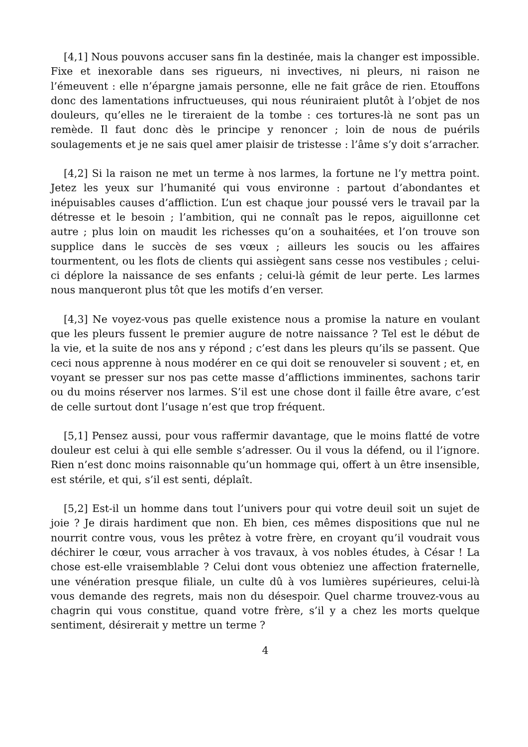[4,1] Nous pouvons accuser sans fin la destinée, mais la changer est impossible. Fixe et inexorable dans ses rigueurs, ni invectives, ni pleurs, ni raison ne l’émeuvent : elle n’épargne jamais personne, elle ne fait grâce de rien. Etouffons donc des lamentations infructueuses, qui nous réuniraient plutôt à l’objet de nos douleurs, qu’elles ne le tireraient de la tombe : ces tortures-là ne sont pas un remède. Il faut donc dès le principe y renoncer ; loin de nous de puérils soulagements et je ne sais quel amer plaisir de tristesse : l’âme s’y doit s’arracher.
[4,2] Si la raison ne met un terme à nos larmes, la fortune ne l’y mettra point. Jetez les yeux sur l’humanité qui vous environne : partout d’abondantes et inépuisables causes d’affliction. L’un est chaque jour poussé vers le travail par la détresse et le besoin ; l’ambition, qui ne connaît pas le repos, aiguillonne cet autre ; plus loin on maudit les richesses qu’on a souhaitées, et l’on trouve son supplice dans le succès de ses vœux ; ailleurs les soucis ou les affaires tourmentent, ou les flots de clients qui assiègent sans cesse nos vestibules ; celui-ci déplore la naissance de ses enfants ; celui-là gémit de leur perte. Les larmes nous manqueront plus tôt que les motifs d’en verser.
[4,3] Ne voyez-vous pas quelle existence nous a promise la nature en voulant que les pleurs fussent le premier augure de notre naissance ? Tel est le début de la vie, et la suite de nos ans y répond ; c’est dans les pleurs qu’ils se passent. Que ceci nous apprenne à nous modérer en ce qui doit se renouveler si souvent ; et, en voyant se presser sur nos pas cette masse d’afflictions imminentes, sachons tarir ou du moins réserver nos larmes. S’il est une chose dont il faille être avare, c’est de celle surtout dont l’usage n’est que trop fréquent.
[5,1] Pensez aussi, pour vous raffermir davantage, que le moins flatté de votre douleur est celui à qui elle semble s’adresser. Ou il vous la défend, ou il l’ignore. Rien n’est donc moins raisonnable qu’un hommage qui, offert à un être insensible, est stérile, et qui, s’il est senti, déplaît.
[5,2] Est-il un homme dans tout l’univers pour qui votre deuil soit un sujet de joie ? Je dirais hardiment que non. Eh bien, ces mêmes dispositions que nul ne nourrit contre vous, vous les prêtez à votre frère, en croyant qu’il voudrait vous déchirer le cœur, vous arracher à vos travaux, à vos nobles études, à César ! La chose est-elle vraisemblable ? Celui dont vous obteniez une affection fraternelle, une vénération presque filiale, un culte dû à vos lumières supérieures, celui-là vous demande des regrets, mais non du désespoir. Quel charme trouvez-vous au chagrin qui vous constitue, quand votre frère, s’il y a chez les morts quelque sentiment, désirerait y mettre un terme ?
4